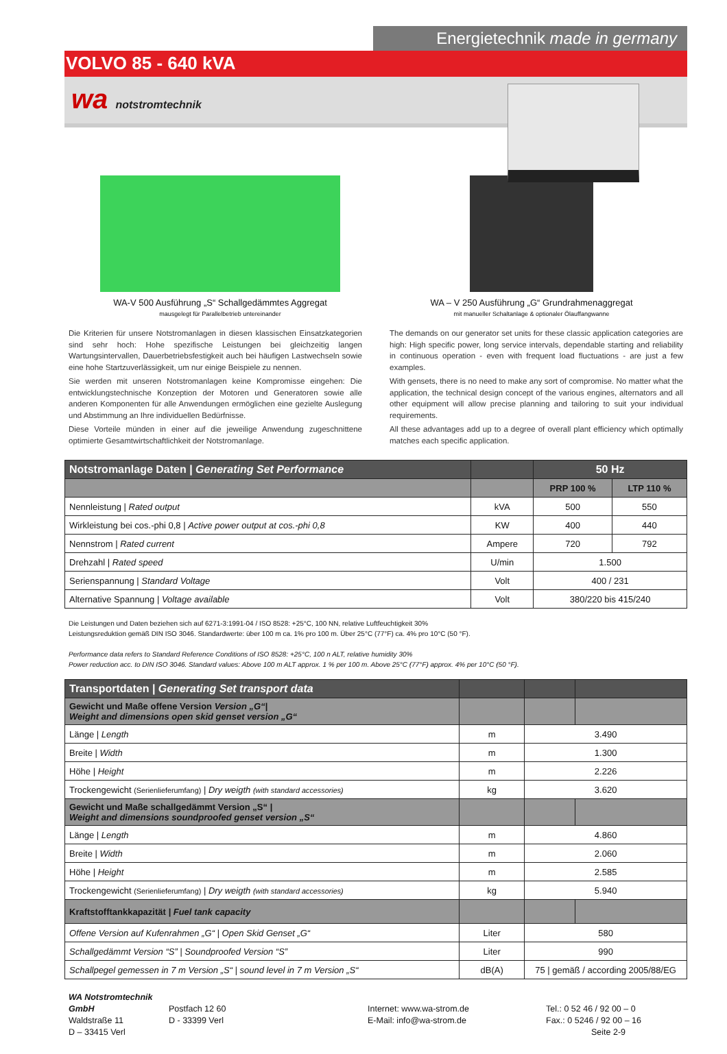Energietechnik made in germany
VOLVO 85 - 640 kVA
wa notstromtechnik
WA-V 500 Ausführung „S“ Schallgedämmtes Aggregat
mausgelegt für Parallelbetrieb untereinander
WA – V 250 Ausführung „G“ Grundrahmenaggregat
mit manueller Schaltanlage & optionaler Ölauffangwanne
Die Kriterien für unsere Notstromanlagen in diesen klassischen Einsatzkategorien sind sehr hoch: Hohe spezifische Leistungen bei gleichzeitig langen Wartungsintervallen, Dauerbetriebsfestigkeit auch bei häufigen Lastwechseln sowie eine hohe Startzuverlässigkeit, um nur einige Beispiele zu nennen.
Sie werden mit unseren Notstromanlagen keine Kompromisse eingehen: Die entwicklungstechnische Konzeption der Motoren und Generatoren sowie alle anderen Komponenten für alle Anwendungen ermöglichen eine gezielte Auslegung und Abstimmung an Ihre individuellen Bedürfnisse.
Diese Vorteile münden in einer auf die jeweilige Anwendung zugeschnittene optimierte Gesamtwirtschaftlichkeit der Notstromanlage.
The demands on our generator set units for these classic application categories are high: High specific power, long service intervals, dependable starting and reliability in continuous operation - even with frequent load fluctuations - are just a few examples.
With gensets, there is no need to make any sort of compromise. No matter what the application, the technical design concept of the various engines, alternators and all other equipment will allow precise planning and tailoring to suit your individual requirements.
All these advantages add up to a degree of overall plant efficiency which optimally matches each specific application.
| Notstromanlage Daten / Generating Set Performance | | 50 Hz | |
| | | PRP 100 % | LTP 110 % |
| Nennleistung / Rated output | kVA | 500 | 550 |
| Wirkleistung bei cos.-phi 0,8 / Active power output at cos.-phi 0,8 | KW | 400 | 440 |
| Nennstrom / Rated current | Ampere | 720 | 792 |
| Drehzahl / Rated speed | U/min | 1.500 | |
| Serienspannung / Standard Voltage | Volt | 400 / 231 | |
| Alternative Spannung / Voltage available | Volt | 380/220 bis 415/240 | |
Die Leistungen und Daten beziehen sich auf 6271-3:1991-04 / ISO 8528: +25°C, 100 NN, relative Luftfeuchtigkeit 30%
Leistungsreduktion gemäß DIN ISO 3046. Standardwerte: über 100 m ca. 1% pro 100 m. Über 25°C (77°F) ca. 4% pro 10°C (50 °F).
Performance data refers to Standard Reference Conditions of ISO 8528: +25°C, 100 n ALT, relative humidity 30%
Power reduction acc. to DIN ISO 3046. Standard values: Above 100 m ALT approx. 1 % per 100 m. Above 25°C (77°F) approx. 4% per 10°C (50 °F).
| Transportdaten / Generating Set transport data | | | |
| Gewicht und Maße offene Version Version „G“/ Weight and dimensions open skid genset version „G“ | | | |
| Länge / Length | m | 3.490 | |
| Breite / Width | m | 1.300 | |
| Höhe / Height | m | 2.226 | |
| Trockengewicht (Serienlieferumfang) / Dry weigth (with standard accessories) | kg | 3.620 | |
| Gewicht und Maße schallgedämmt Version „S“ / Weight and dimensions soundproofed genset version „S“ | | | |
| Länge / Length | m | 4.860 | |
| Breite / Width | m | 2.060 | |
| Höhe / Height | m | 2.585 | |
| Trockengewicht (Serienlieferumfang) / Dry weigth (with standard accessories) | kg | 5.940 | |
| Kraftstofftankkapazität / Fuel tank capacity | | | |
| Offene Version auf Kufenrahmen „G“ / Open Skid Genset „G“ | Liter | 580 | |
| Schallgedämmt Version “S” / Soundproofed Version “S” | Liter | 990 | |
| Schallpegel gemessen in 7 m Version „S“ / sound level in 7 m Version „S“ | dB(A) | 75 / gemäß / according 2005/88/EG | |
WA Notstromtechnik GmbH
Waldstraße 11
D – 33415 Verl
Postfach 12 60
D - 33399 Verl
Internet: www.wa-strom.de
E-Mail: info@wa-strom.de
Tel.: 0 52 46 / 92 00 – 0
Fax.: 0 5246 / 92 00 – 16
Seite 2-9